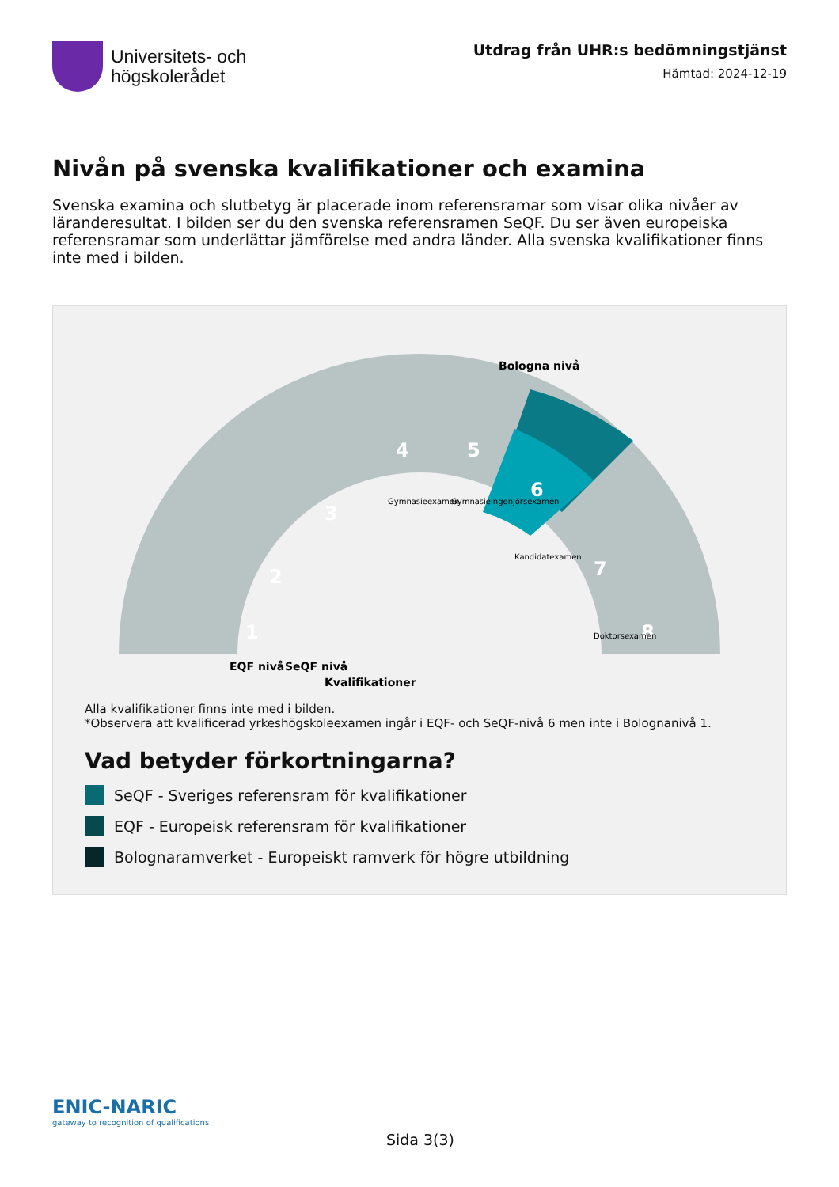Universitets- och
högskolerådet
Utdrag från UHR:s bedömningstjänst
Hämtad: 2024-12-19
Nivån på svenska kvalifikationer och examina
Svenska examina och slutbetyg är placerade inom referensramar som visar olika nivåer av läranderesultat. I bilden ser du den svenska referensramen SeQF. Du ser även europeiska referensramar som underlättar jämförelse med andra länder. Alla svenska kvalifikationer finns inte med i bilden.
EQF nivå
SeQF nivå
Kvalifikationer
Bologna nivå
4
5
6
7
8
3
2
1
Gymnasieexamen
Gymnasieingenjörsexamen
Kandidatexamen
Doktorsexamen
Alla kvalifikationer finns inte med i bilden.
*Observera att kvalificerad yrkeshögskoleexamen ingår i EQF- och SeQF-nivå 6 men inte i Bolognanivå 1.
Vad betyder förkortningarna?
SeQF - Sveriges referensram för kvalifikationer
EQF - Europeisk referensram för kvalifikationer
Bolognaramverket - Europeiskt ramverk för högre utbildning
ENIC-NARIC
gateway to recognition of qualifications
Sida 3(3)